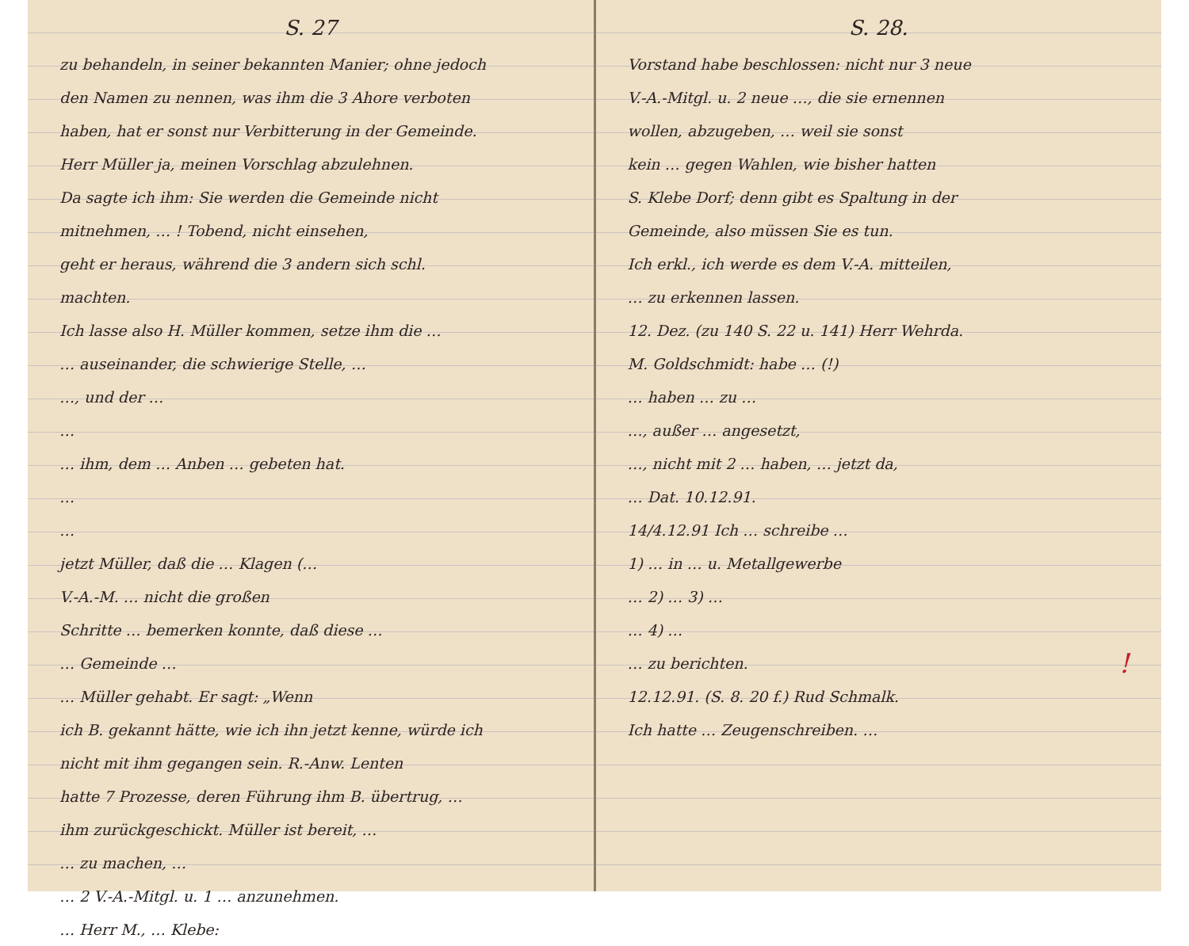S. 27
zu behandeln, in seiner bekannten Manier; ohne jedoch
den Namen zu nennen, was ihm die 3 Ahore verboten
haben, hat er sonst nur Verbitterung in der Gemeinde.
Herr Müller ja, meinen Vorschlag abzulehnen.
Da sagte ich ihm: Sie werden die Gemeinde nicht
mitnehmen, … ! Tobend, nicht einsehen,
geht er heraus, während die 3 andern sich schl.
machten.
Ich lasse also H. Müller kommen, setze ihm die …
… auseinander, die schwierige Stelle, …
…, und der …
…
… ihm, dem … Anben … gebeten hat.
…
…
jetzt Müller, daß die … Klagen (…
V.-A.-M. … nicht die großen
Schritte … bemerken konnte, daß diese …
… Gemeinde …
… Müller gehabt. Er sagt: „Wenn
ich B. gekannt hätte, wie ich ihn jetzt kenne, würde ich
nicht mit ihm gegangen sein. R.-Anw. Lenten
hatte 7 Prozesse, deren Führung ihm B. übertrug, …
ihm zurückgeschickt. Müller ist bereit, …
… zu machen, …
… 2 V.-A.-Mitgl. u. 1 … anzunehmen.
… Herr M., … Klebe:
S. 28.
Vorstand habe beschlossen: nicht nur 3 neue
V.-A.-Mitgl. u. 2 neue …, die sie ernennen
wollen, abzugeben, … weil sie sonst
kein … gegen Wahlen, wie bisher hatten
S. Klebe Dorf; denn gibt es Spaltung in der
Gemeinde, also müssen Sie es tun.
Ich erkl., ich werde es dem V.-A. mitteilen,
… zu erkennen lassen.
12. Dez. (zu 140 S. 22 u. 141) Herr Wehrda.
M. Goldschmidt: habe … (!)
… haben … zu …
…, außer … angesetzt,
…, nicht mit 2 … haben, … jetzt da,
… Dat. 10.12.91.
14/4.12.91 Ich … schreibe …
1) … in … u. Metallgewerbe
… 2) … 3) …
… 4) …
… zu berichten. !
12.12.91. (S. 8. 20 f.) Rud Schmalk.
Ich hatte … Zeugenschreiben. …